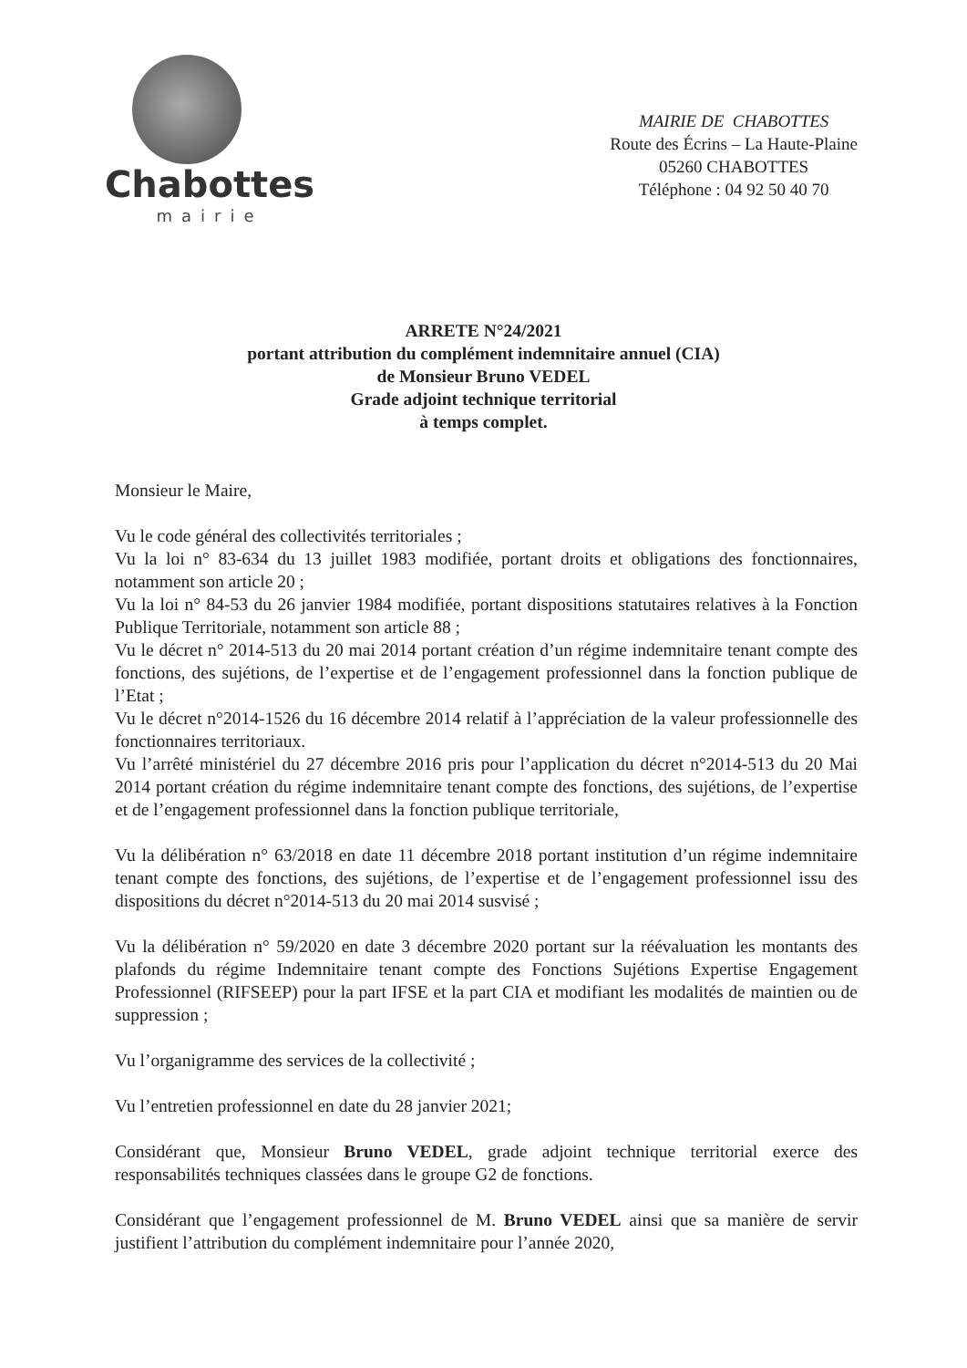Chabottes
mairie
MAIRIE DE CHABOTTES
Route des Écrins – La Haute-Plaine
05260 CHABOTTES
Téléphone : 04 92 50 40 70
ARRETE N°24/2021
portant attribution du complément indemnitaire annuel (CIA)
de Monsieur Bruno VEDEL
Grade adjoint technique territorial
à temps complet.
Monsieur le Maire,
Vu le code général des collectivités territoriales ;
Vu la loi n° 83-634 du 13 juillet 1983 modifiée, portant droits et obligations des fonctionnaires, notamment son article 20 ;
Vu la loi n° 84-53 du 26 janvier 1984 modifiée, portant dispositions statutaires relatives à la Fonction Publique Territoriale, notamment son article 88 ;
Vu le décret n° 2014-513 du 20 mai 2014 portant création d’un régime indemnitaire tenant compte des fonctions, des sujétions, de l’expertise et de l’engagement professionnel dans la fonction publique de l’Etat ;
Vu le décret n°2014-1526 du 16 décembre 2014 relatif à l’appréciation de la valeur professionnelle des fonctionnaires territoriaux.
Vu l’arrêté ministériel du 27 décembre 2016 pris pour l’application du décret n°2014-513 du 20 Mai 2014 portant création du régime indemnitaire tenant compte des fonctions, des sujétions, de l’expertise et de l’engagement professionnel dans la fonction publique territoriale,
Vu la délibération n° 63/2018 en date 11 décembre 2018 portant institution d’un régime indemnitaire tenant compte des fonctions, des sujétions, de l’expertise et de l’engagement professionnel issu des dispositions du décret n°2014-513 du 20 mai 2014 susvisé ;
Vu la délibération n° 59/2020 en date 3 décembre 2020 portant sur la réévaluation les montants des plafonds du régime Indemnitaire tenant compte des Fonctions Sujétions Expertise Engagement Professionnel (RIFSEEP) pour la part IFSE et la part CIA et modifiant les modalités de maintien ou de suppression ;
Vu l’organigramme des services de la collectivité ;
Vu l’entretien professionnel en date du 28 janvier 2021;
Considérant que, Monsieur Bruno VEDEL, grade adjoint technique territorial exerce des responsabilités techniques classées dans le groupe G2 de fonctions.
Considérant que l’engagement professionnel de M. Bruno VEDEL ainsi que sa manière de servir justifient l’attribution du complément indemnitaire pour l’année 2020,